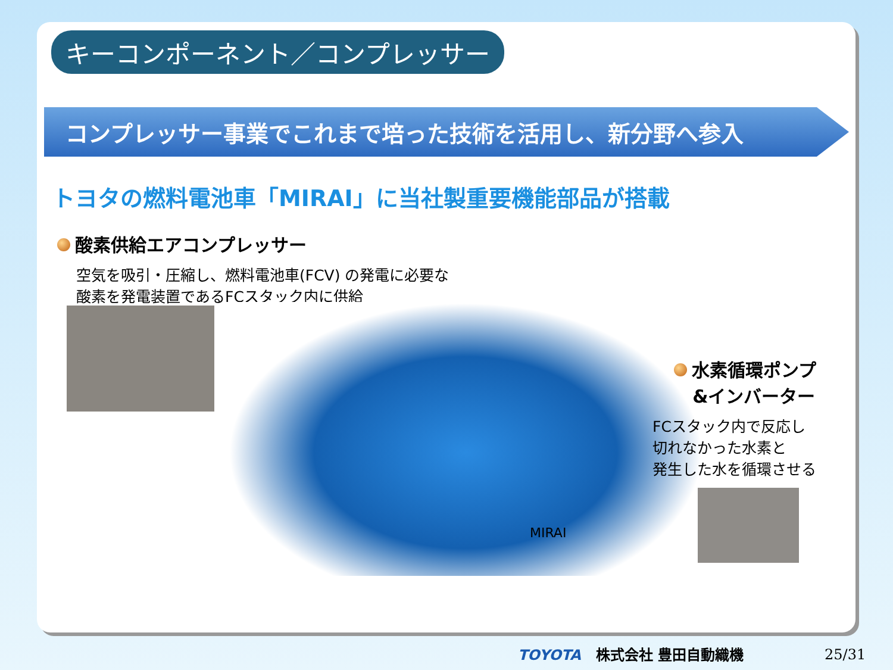キーコンポーネント／コンプレッサー
コンプレッサー事業でこれまで培った技術を活用し、新分野へ参入
トヨタの燃料電池車「MIRAI」に当社製重要機能部品が搭載
酸素供給エアコンプレッサー
空気を吸引・圧縮し、燃料電池車(FCV) の発電に必要な
酸素を発電装置であるFCスタック内に供給
MIRAI
水素循環ポンプ
&インバーター
FCスタック内で反応し
切れなかった水素と
発生した水を循環させる
TOYOTA 株式会社 豊田自動織機 25/31